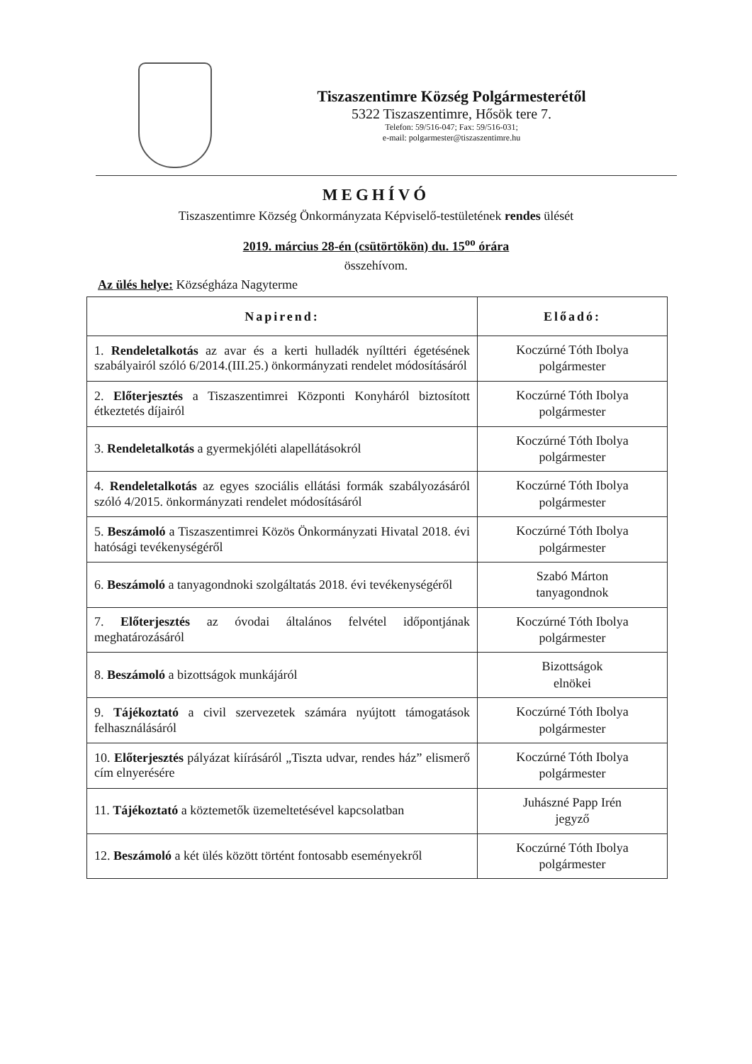Tiszaszentimre Község Polgármesterétől
5322 Tiszaszentimre, Hősök tere 7.
Telefon: 59/516-047; Fax: 59/516-031;
e-mail: polgarmester@tiszaszentimre.hu
MEGHÍVÓ
Tiszaszentimre Község Önkormányzata Képviselő-testületének rendes ülését
2019. március 28-én (csütörtökön) du. 15<sup>oo</sup> órára
összehívom.
Az ülés helye: Községháza Nagyterme
| Napirend: | Előadó: |
| --- | --- |
| 1. Rendeletalkotás az avar és a kerti hulladék nyílttéri égetésének szabályairól szóló 6/2014.(III.25.) önkormányzati rendelet módosításáról | Koczúrné Tóth Ibolya polgármester |
| 2. Előterjesztés a Tiszaszentimrei Központi Konyháról biztosított étkeztetés díjairól | Koczúrné Tóth Ibolya polgármester |
| 3. Rendeletalkotás a gyermekjóléti alapellátásokról | Koczúrné Tóth Ibolya polgármester |
| 4. Rendeletalkotás az egyes szociális ellátási formák szabályozásáról szóló 4/2015. önkormányzati rendelet módosításáról | Koczúrné Tóth Ibolya polgármester |
| 5. Beszámoló a Tiszaszentimrei Közös Önkormányzati Hivatal 2018. évi hatósági tevékenységéről | Koczúrné Tóth Ibolya polgármester |
| 6. Beszámoló a tanyagondnoki szolgáltatás 2018. évi tevékenységéről | Szabó Márton tanyagondnok |
| 7. Előterjesztés az óvodai általános felvétel időpontjának meghatározásáról | Koczúrné Tóth Ibolya polgármester |
| 8. Beszámoló a bizottságok munkájáról | Bizottságok elnökei |
| 9. Tájékoztató a civil szervezetek számára nyújtott támogatások felhasználásáról | Koczúrné Tóth Ibolya polgármester |
| 10. Előterjesztés pályázat kiírásáról „Tiszta udvar, rendes ház” elismerő cím elnyerésére | Koczúrné Tóth Ibolya polgármester |
| 11. Tájékoztató a köztemetők üzemeltetésével kapcsolatban | Juhászné Papp Irén jegyző |
| 12. Beszámoló a két ülés között történt fontosabb eseményekről | Koczúrné Tóth Ibolya polgármester |